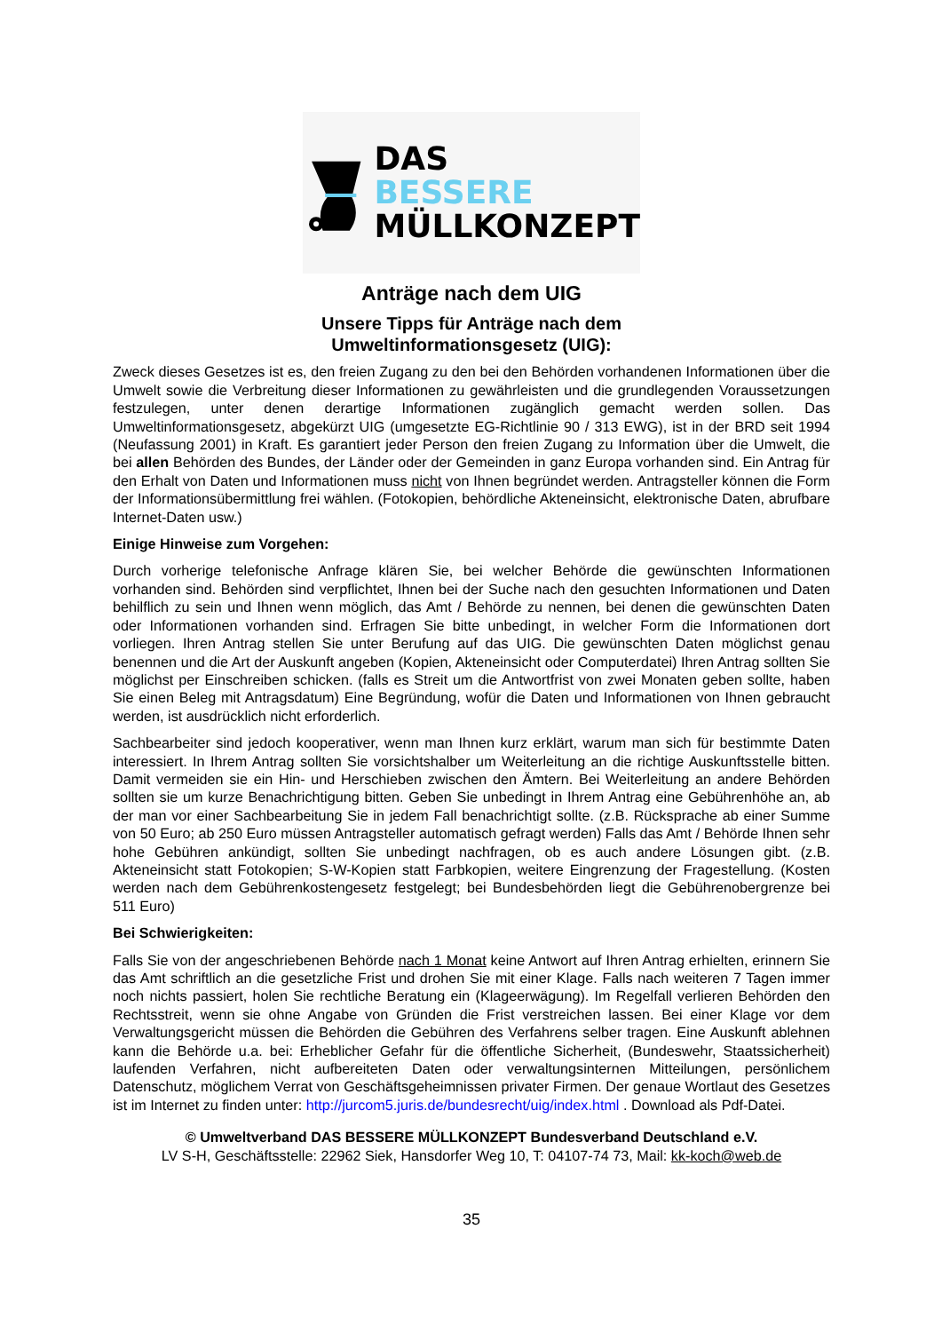DAS
BESSERE
MÜLLKONZEPT
Anträge nach dem UIG
Unsere Tipps für Anträge nach dem
Umweltinformationsgesetz (UIG):
Zweck dieses Gesetzes ist es, den freien Zugang zu den bei den Behörden vorhandenen Informationen über die Umwelt sowie die Verbreitung dieser Informationen zu gewährleisten und die grundlegenden Voraussetzungen festzulegen, unter denen derartige Informationen zugänglich gemacht werden sollen. Das Umweltinformationsgesetz, abgekürzt UIG (umgesetzte EG-Richtlinie 90 / 313 EWG), ist in der BRD seit 1994 (Neufassung 2001) in Kraft. Es garantiert jeder Person den freien Zugang zu Information über die Umwelt, die bei allen Behörden des Bundes, der Länder oder der Gemeinden in ganz Europa vorhanden sind. Ein Antrag für den Erhalt von Daten und Informationen muss nicht von Ihnen begründet werden. Antragsteller können die Form der Informationsübermittlung frei wählen. (Fotokopien, behördliche Akteneinsicht, elektronische Daten, abrufbare Internet-Daten usw.)
Einige Hinweise zum Vorgehen:
Durch vorherige telefonische Anfrage klären Sie, bei welcher Behörde die gewünschten Informationen vorhanden sind. Behörden sind verpflichtet, Ihnen bei der Suche nach den gesuchten Informationen und Daten behilflich zu sein und Ihnen wenn möglich, das Amt / Behörde zu nennen, bei denen die gewünschten Daten oder Informationen vorhanden sind. Erfragen Sie bitte unbedingt, in welcher Form die Informationen dort vorliegen. Ihren Antrag stellen Sie unter Berufung auf das UIG. Die gewünschten Daten möglichst genau benennen und die Art der Auskunft angeben (Kopien, Akteneinsicht oder Computerdatei) Ihren Antrag sollten Sie möglichst per Einschreiben schicken. (falls es Streit um die Antwortfrist von zwei Monaten geben sollte, haben Sie einen Beleg mit Antragsdatum) Eine Begründung, wofür die Daten und Informationen von Ihnen gebraucht werden, ist ausdrücklich nicht erforderlich.
Sachbearbeiter sind jedoch kooperativer, wenn man Ihnen kurz erklärt, warum man sich für bestimmte Daten interessiert. In Ihrem Antrag sollten Sie vorsichtshalber um Weiterleitung an die richtige Auskunftsstelle bitten. Damit vermeiden sie ein Hin- und Herschieben zwischen den Ämtern. Bei Weiterleitung an andere Behörden sollten sie um kurze Benachrichtigung bitten. Geben Sie unbedingt in Ihrem Antrag eine Gebührenhöhe an, ab der man vor einer Sachbearbeitung Sie in jedem Fall benachrichtigt sollte. (z.B. Rücksprache ab einer Summe von 50 Euro; ab 250 Euro müssen Antragsteller automatisch gefragt werden) Falls das Amt / Behörde Ihnen sehr hohe Gebühren ankündigt, sollten Sie unbedingt nachfragen, ob es auch andere Lösungen gibt. (z.B. Akteneinsicht statt Fotokopien; S-W-Kopien statt Farbkopien, weitere Eingrenzung der Fragestellung. (Kosten werden nach dem Gebührenkostengesetz festgelegt; bei Bundesbehörden liegt die Gebührenobergrenze bei 511 Euro)
Bei Schwierigkeiten:
Falls Sie von der angeschriebenen Behörde nach 1 Monat keine Antwort auf Ihren Antrag erhielten, erinnern Sie das Amt schriftlich an die gesetzliche Frist und drohen Sie mit einer Klage. Falls nach weiteren 7 Tagen immer noch nichts passiert, holen Sie rechtliche Beratung ein (Klageerwägung). Im Regelfall verlieren Behörden den Rechtsstreit, wenn sie ohne Angabe von Gründen die Frist verstreichen lassen. Bei einer Klage vor dem Verwaltungsgericht müssen die Behörden die Gebühren des Verfahrens selber tragen. Eine Auskunft ablehnen kann die Behörde u.a. bei: Erheblicher Gefahr für die öffentliche Sicherheit, (Bundeswehr, Staatssicherheit) laufenden Verfahren, nicht aufbereiteten Daten oder verwaltungsinternen Mitteilungen, persönlichem Datenschutz, möglichem Verrat von Geschäftsgeheimnissen privater Firmen. Der genaue Wortlaut des Gesetzes ist im Internet zu finden unter: http://jurcom5.juris.de/bundesrecht/uig/index.html . Download als Pdf-Datei.
© Umweltverband DAS BESSERE MÜLLKONZEPT Bundesverband Deutschland e.V.
LV S-H, Geschäftsstelle: 22962 Siek, Hansdorfer Weg 10, T: 04107-74 73, Mail: kk-koch@web.de
35